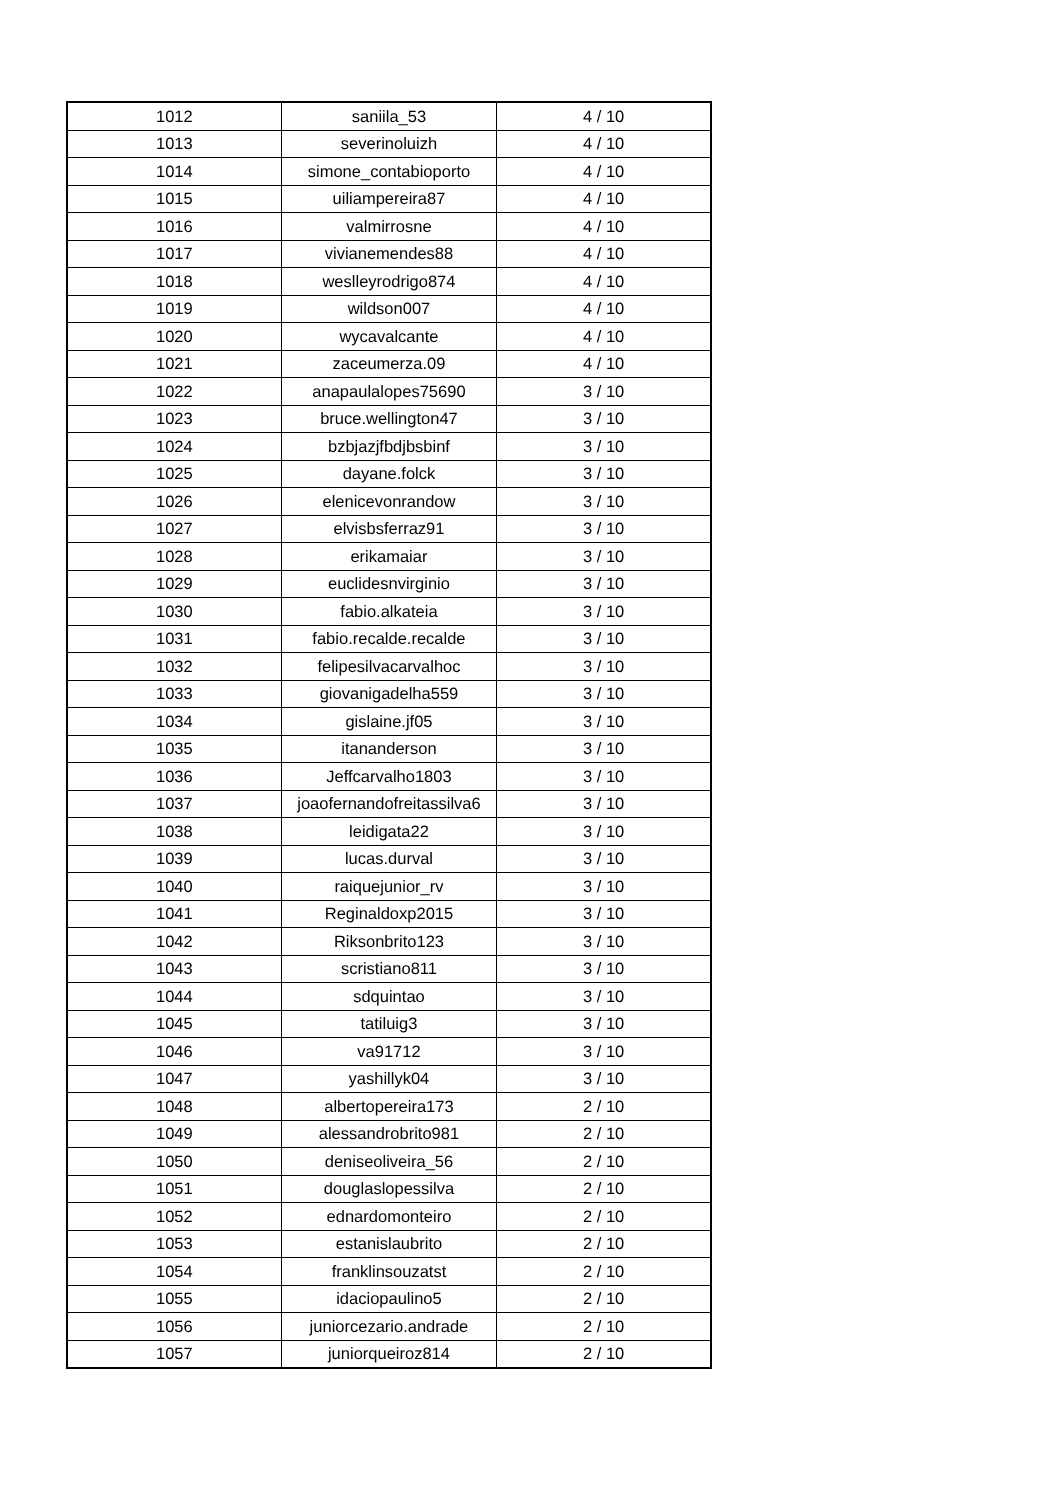| 1012 | saniila_53 | 4 / 10 |
| 1013 | severinoluizh | 4 / 10 |
| 1014 | simone_contabioporto | 4 / 10 |
| 1015 | uiliampereira87 | 4 / 10 |
| 1016 | valmirrosne | 4 / 10 |
| 1017 | vivianemendes88 | 4 / 10 |
| 1018 | weslleyrodrigo874 | 4 / 10 |
| 1019 | wildson007 | 4 / 10 |
| 1020 | wycavalcante | 4 / 10 |
| 1021 | zaceumerza.09 | 4 / 10 |
| 1022 | anapaulalopes75690 | 3 / 10 |
| 1023 | bruce.wellington47 | 3 / 10 |
| 1024 | bzbjazjfbdjbsbinf | 3 / 10 |
| 1025 | dayane.folck | 3 / 10 |
| 1026 | elenicevonrandow | 3 / 10 |
| 1027 | elvisbsferraz91 | 3 / 10 |
| 1028 | erikamaiar | 3 / 10 |
| 1029 | euclidesnvirginio | 3 / 10 |
| 1030 | fabio.alkateia | 3 / 10 |
| 1031 | fabio.recalde.recalde | 3 / 10 |
| 1032 | felipesilvacarvalhoc | 3 / 10 |
| 1033 | giovanigadelha559 | 3 / 10 |
| 1034 | gislaine.jf05 | 3 / 10 |
| 1035 | itananderson | 3 / 10 |
| 1036 | Jeffcarvalho1803 | 3 / 10 |
| 1037 | joaofernandofreitassilva6 | 3 / 10 |
| 1038 | leidigata22 | 3 / 10 |
| 1039 | lucas.durval | 3 / 10 |
| 1040 | raiquejunior_rv | 3 / 10 |
| 1041 | Reginaldoxp2015 | 3 / 10 |
| 1042 | Riksonbrito123 | 3 / 10 |
| 1043 | scristiano811 | 3 / 10 |
| 1044 | sdquintao | 3 / 10 |
| 1045 | tatiluig3 | 3 / 10 |
| 1046 | va91712 | 3 / 10 |
| 1047 | yashillyk04 | 3 / 10 |
| 1048 | albertopereira173 | 2 / 10 |
| 1049 | alessandrobrito981 | 2 / 10 |
| 1050 | deniseoliveira_56 | 2 / 10 |
| 1051 | douglaslopessilva | 2 / 10 |
| 1052 | ednardomonteiro | 2 / 10 |
| 1053 | estanislaubrito | 2 / 10 |
| 1054 | franklinsouzatst | 2 / 10 |
| 1055 | idaciopaulino5 | 2 / 10 |
| 1056 | juniorcezario.andrade | 2 / 10 |
| 1057 | juniorqueiroz814 | 2 / 10 |